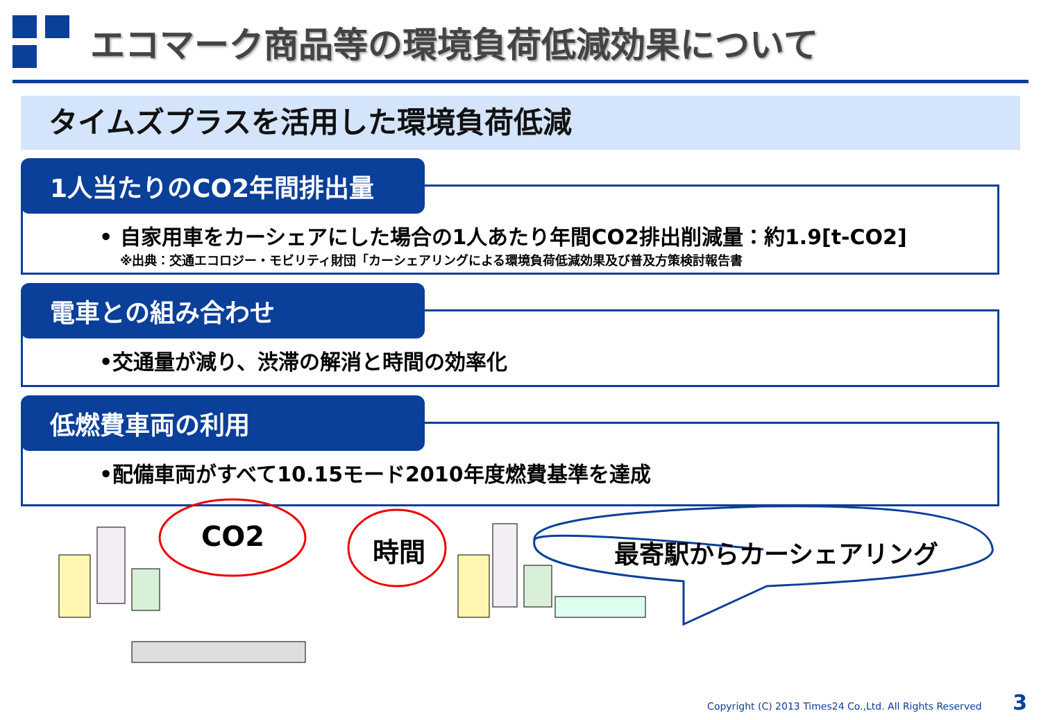エコマーク商品等の環境負荷低減効果について
タイムズプラスを活用した環境負荷低減
1人当たりのCO2年間排出量
• 自家用車をカーシェアにした場合の1人あたり年間CO2排出削減量：約1.9[t-CO2]
※出典：交通エコロジー・モビリティ財団「カーシェアリングによる環境負荷低減効果及び普及方策検討報告書
電車との組み合わせ
•交通量が減り、渋滞の解消と時間の効率化
低燃費車両の利用
•配備車両がすべて10.15モード2010年度燃費基準を達成
CO2 時間 最寄駅からカーシェアリング
Copyright (C) 2013 Times24 Co.,Ltd. All Rights Reserved 3